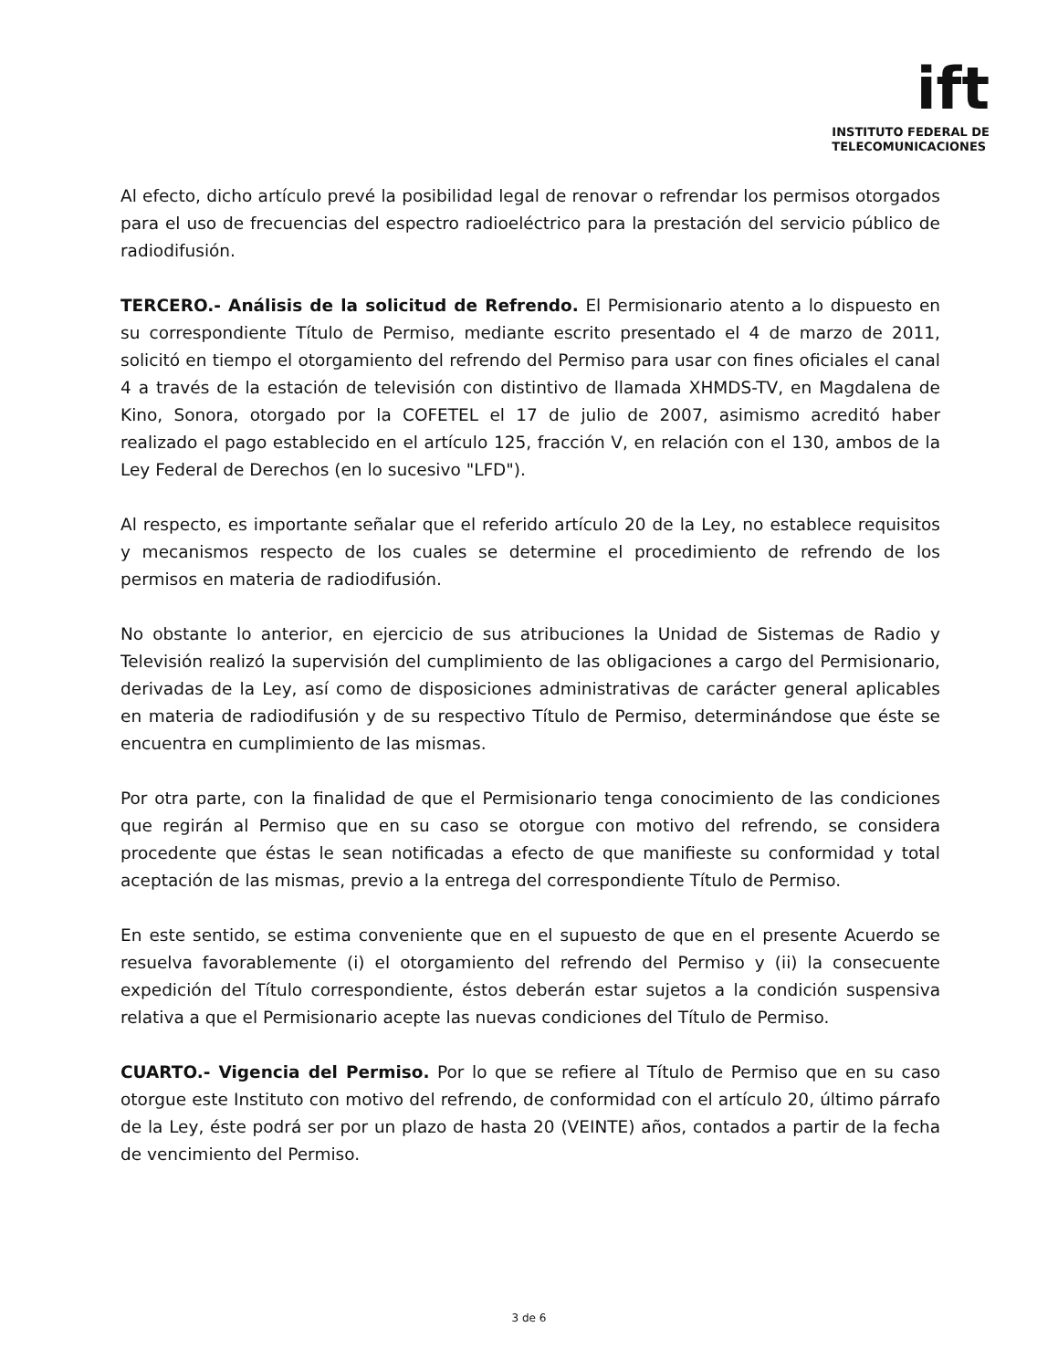ift
INSTITUTO FEDERAL DE
TELECOMUNICACIONES
Al efecto, dicho artículo prevé la posibilidad legal de renovar o refrendar los permisos otorgados para el uso de frecuencias del espectro radioeléctrico para la prestación del servicio público de radiodifusión.
TERCERO.- Análisis de la solicitud de Refrendo. El Permisionario atento a lo dispuesto en su correspondiente Título de Permiso, mediante escrito presentado el 4 de marzo de 2011, solicitó en tiempo el otorgamiento del refrendo del Permiso para usar con fines oficiales el canal 4 a través de la estación de televisión con distintivo de llamada XHMDS-TV, en Magdalena de Kino, Sonora, otorgado por la COFETEL el 17 de julio de 2007, asimismo acreditó haber realizado el pago establecido en el artículo 125, fracción V, en relación con el 130, ambos de la Ley Federal de Derechos (en lo sucesivo "LFD").
Al respecto, es importante señalar que el referido artículo 20 de la Ley, no establece requisitos y mecanismos respecto de los cuales se determine el procedimiento de refrendo de los permisos en materia de radiodifusión.
No obstante lo anterior, en ejercicio de sus atribuciones la Unidad de Sistemas de Radio y Televisión realizó la supervisión del cumplimiento de las obligaciones a cargo del Permisionario, derivadas de la Ley, así como de disposiciones administrativas de carácter general aplicables en materia de radiodifusión y de su respectivo Título de Permiso, determinándose que éste se encuentra en cumplimiento de las mismas.
Por otra parte, con la finalidad de que el Permisionario tenga conocimiento de las condiciones que regirán al Permiso que en su caso se otorgue con motivo del refrendo, se considera procedente que éstas le sean notificadas a efecto de que manifieste su conformidad y total aceptación de las mismas, previo a la entrega del correspondiente Título de Permiso.
En este sentido, se estima conveniente que en el supuesto de que en el presente Acuerdo se resuelva favorablemente (i) el otorgamiento del refrendo del Permiso y (ii) la consecuente expedición del Título correspondiente, éstos deberán estar sujetos a la condición suspensiva relativa a que el Permisionario acepte las nuevas condiciones del Título de Permiso.
CUARTO.- Vigencia del Permiso. Por lo que se refiere al Título de Permiso que en su caso otorgue este Instituto con motivo del refrendo, de conformidad con el artículo 20, último párrafo de la Ley, éste podrá ser por un plazo de hasta 20 (VEINTE) años, contados a partir de la fecha de vencimiento del Permiso.
3 de 6